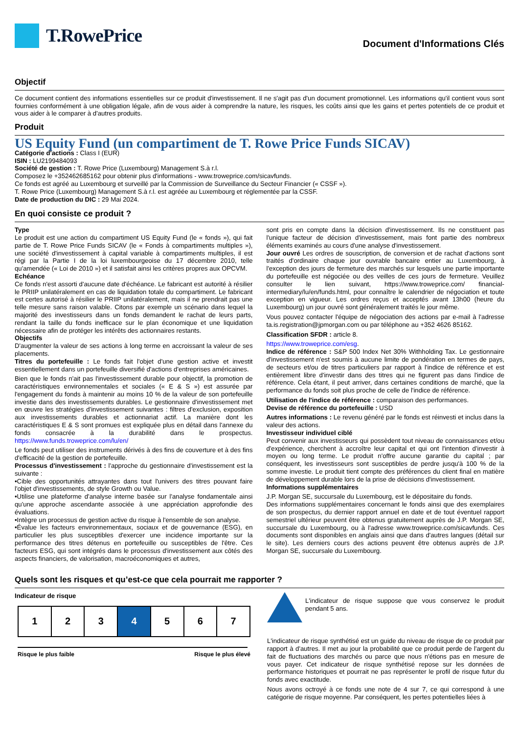T.RowePrice
Document d'Informations Clés
Objectif
Ce document contient des informations essentielles sur ce produit d'investissement. Il ne s'agit pas d'un document promotionnel. Les informations qu'il contient vous sont fournies conformément à une obligation légale, afin de vous aider à comprendre la nature, les risques, les coûts ainsi que les gains et pertes potentiels de ce produit et vous aider à le comparer à d'autres produits.
Produit
US Equity Fund (un compartiment de T. Rowe Price Funds SICAV)
Catégorie d'actions : Class I (EUR)
ISIN : LU2199484093
Société de gestion : T. Rowe Price (Luxembourg) Management S.à r.l.
Composez le +352462685162 pour obtenir plus d'informations - www.troweprice.com/sicavfunds.
Ce fonds est agréé au Luxembourg et surveillé par la Commission de Surveillance du Secteur Financier (« CSSF »).
T. Rowe Price (Luxembourg) Management S.à r.l. est agréée au Luxembourg et réglementée par la CSSF.
Date de production du DIC : 29 Mai 2024.
En quoi consiste ce produit ?
Type
Le produit est une action du compartiment US Equity Fund (le « fonds »), qui fait partie de T. Rowe Price Funds SICAV (le « Fonds à compartiments multiples »), une société d'investissement à capital variable à compartiments multiples, il est régi par la Partie I de la loi luxembourgeoise du 17 décembre 2010, telle qu'amendée (« Loi de 2010 ») et il satisfait ainsi les critères propres aux OPCVM.
Echéance
Ce fonds n'est assorti d'aucune date d'échéance. Le fabricant est autorité à résilier le PRIIP unilatéralement en cas de liquidation totale du compartiment. Le fabricant est certes autorisé à résilier le PRIIP unilatéralement, mais il ne prendrait pas une telle mesure sans raison valable. Citons par exemple un scénario dans lequel la majorité des investisseurs dans un fonds demandent le rachat de leurs parts, rendant la taille du fonds inefficace sur le plan économique et une liquidation nécessaire afin de protéger les intérêts des actionnaires restants.
Objectifs
D'augmenter la valeur de ses actions à long terme en accroissant la valeur de ses placements.
Titres du portefeuille : Le fonds fait l'objet d'une gestion active et investit essentiellement dans un portefeuille diversifié d'actions d'entreprises américaines.
Bien que le fonds n'ait pas l'investissement durable pour objectif, la promotion de caractéristiques environnementales et sociales (« E & S ») est assurée par l'engagement du fonds à maintenir au moins 10 % de la valeur de son portefeuille investie dans des investissements durables. Le gestionnaire d'investissement met en œuvre les stratégies d'investissement suivantes : filtres d'exclusion, exposition aux investissements durables et actionnariat actif. La manière dont les caractéristiques E & S sont promues est expliquée plus en détail dans l'annexe du fonds consacrée à la durabilité dans le prospectus. https://www.funds.troweprice.com/lu/en/
Le fonds peut utiliser des instruments dérivés à des fins de couverture et à des fins d'efficacité de la gestion de portefeuille.
Processus d'investissement : l'approche du gestionnaire d'investissement est la suivante :
•Cible des opportunités attrayantes dans tout l'univers des titres pouvant faire l'objet d'investissements, de style Growth ou Value.
•Utilise une plateforme d'analyse interne basée sur l'analyse fondamentale ainsi qu'une approche ascendante associée à une appréciation approfondie des évaluations.
•Intègre un processus de gestion active du risque à l'ensemble de son analyse.
•Évalue les facteurs environnementaux, sociaux et de gouvernance (ESG), en particulier les plus susceptibles d'exercer une incidence importante sur la performance des titres détenus en portefeuille ou susceptibles de l'être. Ces facteurs ESG, qui sont intégrés dans le processus d'investissement aux côtés des aspects financiers, de valorisation, macroéconomiques et autres,
sont pris en compte dans la décision d'investissement. Ils ne constituent pas l'unique facteur de décision d'investissement, mais font partie des nombreux éléments examinés au cours d'une analyse d'investissement.
Jour ouvré Les ordres de souscription, de conversion et de rachat d'actions sont traités d'ordinaire chaque jour ouvrable bancaire entier au Luxembourg, à l'exception des jours de fermeture des marchés sur lesquels une partie importante du portefeuille est négociée ou des veilles de ces jours de fermeture. Veuillez consulter le lien suivant, https://www.troweprice.com/ financial-intermediary/lu/en/funds.html, pour connaître le calendrier de négociation et toute exception en vigueur. Les ordres reçus et acceptés avant 13h00 (heure du Luxembourg) un jour ouvré sont généralement traités le jour même.
Vous pouvez contacter l'équipe de négociation des actions par e-mail à l'adresse ta.is.registration@jpmorgan.com ou par téléphone au +352 4626 85162.
Classification SFDR : article 8.
https://www.troweprice.com/esg.
Indice de référence : S&P 500 Index Net 30% Withholding Tax. Le gestionnaire d'investissement n'est soumis à aucune limite de pondération en termes de pays, de secteurs et/ou de titres particuliers par rapport à l'indice de référence et est entièrement libre d'investir dans des titres qui ne figurent pas dans l'indice de référence. Cela étant, il peut arriver, dans certaines conditions de marché, que la performance du fonds soit plus proche de celle de l'indice de référence.
Utilisation de l'indice de référence : comparaison des performances.
Devise de référence du portefeuille : USD
Autres informations : Le revenu généré par le fonds est réinvesti et inclus dans la valeur des actions.
Investisseur individuel ciblé
Peut convenir aux investisseurs qui possèdent tout niveau de connaissances et/ou d'expérience, cherchent à accroître leur capital et qui ont l'intention d'investir à moyen ou long terme. Le produit n'offre aucune garantie du capital ; par conséquent, les investisseurs sont susceptibles de perdre jusqu'à 100 % de la somme investie. Le produit tient compte des préférences du client final en matière de développement durable lors de la prise de décisions d'investissement.
Informations supplémentaires
J.P. Morgan SE, succursale du Luxembourg, est le dépositaire du fonds.
Des informations supplémentaires concernant le fonds ainsi que des exemplaires de son prospectus, du dernier rapport annuel en date et de tout éventuel rapport semestriel ultérieur peuvent être obtenus gratuitement auprès de J.P. Morgan SE, succursale du Luxembourg, ou à l'adresse www.troweprice.com/sicavfunds. Ces documents sont disponibles en anglais ainsi que dans d'autres langues (détail sur le site). Les derniers cours des actions peuvent être obtenus auprès de J.P. Morgan SE, succursale du Luxembourg.
Quels sont les risques et qu’est-ce que cela pourrait me rapporter ?
Indicateur de risque
| 1 | 2 | 3 | 4 | 5 | 6 | 7 |
Risque le plus faible Risque le plus élevé
L'indicateur de risque suppose que vous conservez le produit pendant 5 ans.
L'indicateur de risque synthétisé est un guide du niveau de risque de ce produit par rapport à d'autres. Il met au jour la probabilité que ce produit perde de l'argent du fait de fluctuations des marchés ou parce que nous n'étions pas en mesure de vous payer. Cet indicateur de risque synthétisé repose sur les données de performance historiques et pourrait ne pas représenter le profil de risque futur du fonds avec exactitude.
Nous avons octroyé à ce fonds une note de 4 sur 7, ce qui correspond à une catégorie de risque moyenne. Par conséquent, les pertes potentielles liées à